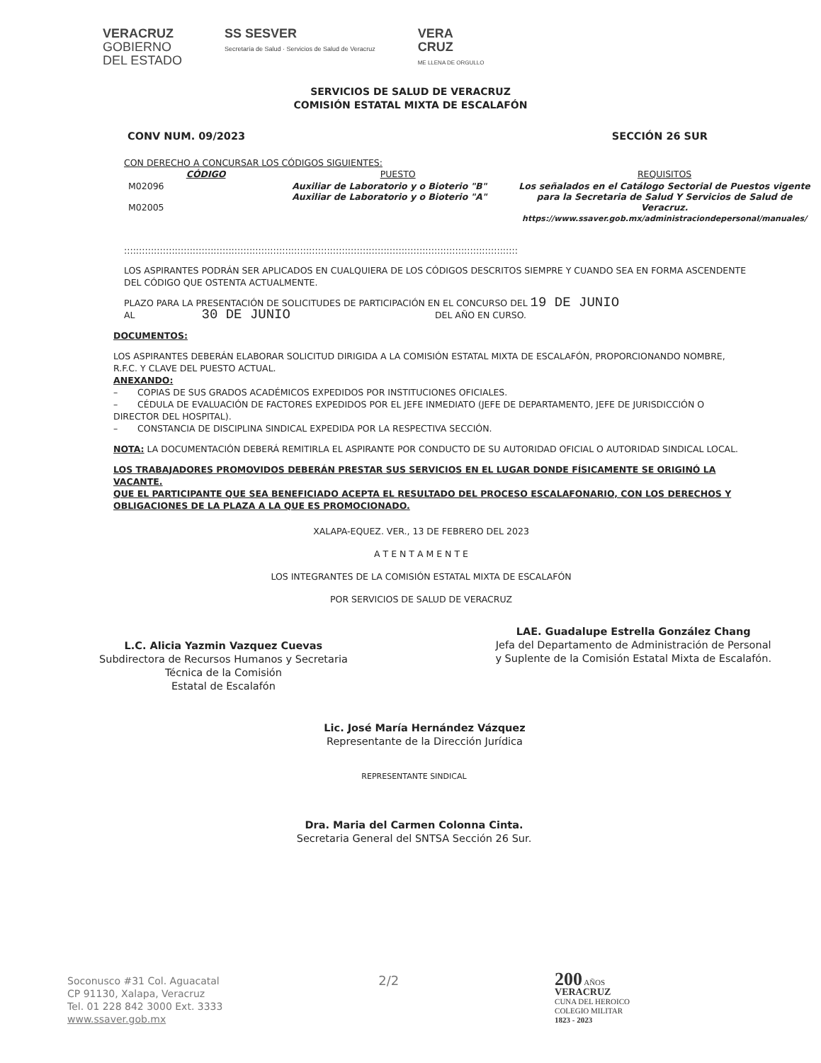VERACRUZ
GOBIERNO
DEL ESTADO
SS SESVER
Secretaría de Salud · Servicios de Salud de Veracruz
VERA
CRUZ
ME LLENA DE ORGULLO
SERVICIOS DE SALUD DE VERACRUZ
COMISIÓN ESTATAL MIXTA DE ESCALAFÓN
CONV NUM. 09/2023 SECCIÓN 26 SUR
CON DERECHO A CONCURSAR LOS CÓDIGOS SIGUIENTES:
| CÓDIGO | PUESTO | REQUISITOS |
| --- | --- | --- |
| M02096 M02005 | Auxiliar de Laboratorio y o Bioterio "B" Auxiliar de Laboratorio y o Bioterio "A" | Los señalados en el Catálogo Sectorial de Puestos vigente para la Secretaria de Salud Y Servicios de Salud de Veracruz. https://www.ssaver.gob.mx/administraciondepersonal/manuales/ |
::::::::::::::::::::::::::::::::::::::::::::::::::::::::::::::::::::::::::::::::::::::::::::::::::::::::::::::::::::::::::::::::::::
LOS ASPIRANTES PODRÁN SER APLICADOS EN CUALQUIERA DE LOS CÓDIGOS DESCRITOS SIEMPRE Y CUANDO SEA EN FORMA ASCENDENTE DEL CÓDIGO QUE OSTENTA ACTUALMENTE.
PLAZO PARA LA PRESENTACIÓN DE SOLICITUDES DE PARTICIPACIÓN EN EL CONCURSO DEL 19 DE JUNIO
AL 30 DE JUNIO DEL AÑO EN CURSO.
DOCUMENTOS:
LOS ASPIRANTES DEBERÁN ELABORAR SOLICITUD DIRIGIDA A LA COMISIÓN ESTATAL MIXTA DE ESCALAFÓN, PROPORCIONANDO NOMBRE, R.F.C. Y CLAVE DEL PUESTO ACTUAL.
ANEXANDO:
– COPIAS DE SUS GRADOS ACADÉMICOS EXPEDIDOS POR INSTITUCIONES OFICIALES.
– CÉDULA DE EVALUACIÓN DE FACTORES EXPEDIDOS POR EL JEFE INMEDIATO (JEFE DE DEPARTAMENTO, JEFE DE JURISDICCIÓN O DIRECTOR DEL HOSPITAL).
– CONSTANCIA DE DISCIPLINA SINDICAL EXPEDIDA POR LA RESPECTIVA SECCIÓN.
NOTA: LA DOCUMENTACIÓN DEBERÁ REMITIRLA EL ASPIRANTE POR CONDUCTO DE SU AUTORIDAD OFICIAL O AUTORIDAD SINDICAL LOCAL.
LOS TRABAJADORES PROMOVIDOS DEBERÁN PRESTAR SUS SERVICIOS EN EL LUGAR DONDE FÍSICAMENTE SE ORIGINÓ LA VACANTE.
QUE EL PARTICIPANTE QUE SEA BENEFICIADO ACEPTA EL RESULTADO DEL PROCESO ESCALAFONARIO, CON LOS DERECHOS Y OBLIGACIONES DE LA PLAZA A LA QUE ES PROMOCIONADO.
XALAPA-EQUEZ. VER., 13 DE FEBRERO DEL 2023
A T E N T A M E N T E
LOS INTEGRANTES DE LA COMISIÓN ESTATAL MIXTA DE ESCALAFÓN
POR SERVICIOS DE SALUD DE VERACRUZ
L.C. Alicia Yazmin Vazquez Cuevas
Subdirectora de Recursos Humanos y Secretaria
Técnica de la Comisión
Estatal de Escalafón
LAE. Guadalupe Estrella González Chang
Jefa del Departamento de Administración de Personal
y Suplente de la Comisión Estatal Mixta de Escalafón.
Lic. José María Hernández Vázquez
Representante de la Dirección Jurídica
REPRESENTANTE SINDICAL
Dra. Maria del Carmen Colonna Cinta.
Secretaria General del SNTSA Sección 26 Sur.
Soconusco #31 Col. Aguacatal
CP 91130, Xalapa, Veracruz
Tel. 01 228 842 3000 Ext. 3333
www.ssaver.gob.mx
2/2
200 AÑOS
VERACRUZ
CUNA DEL HEROICO
COLEGIO MILITAR
1823 - 2023